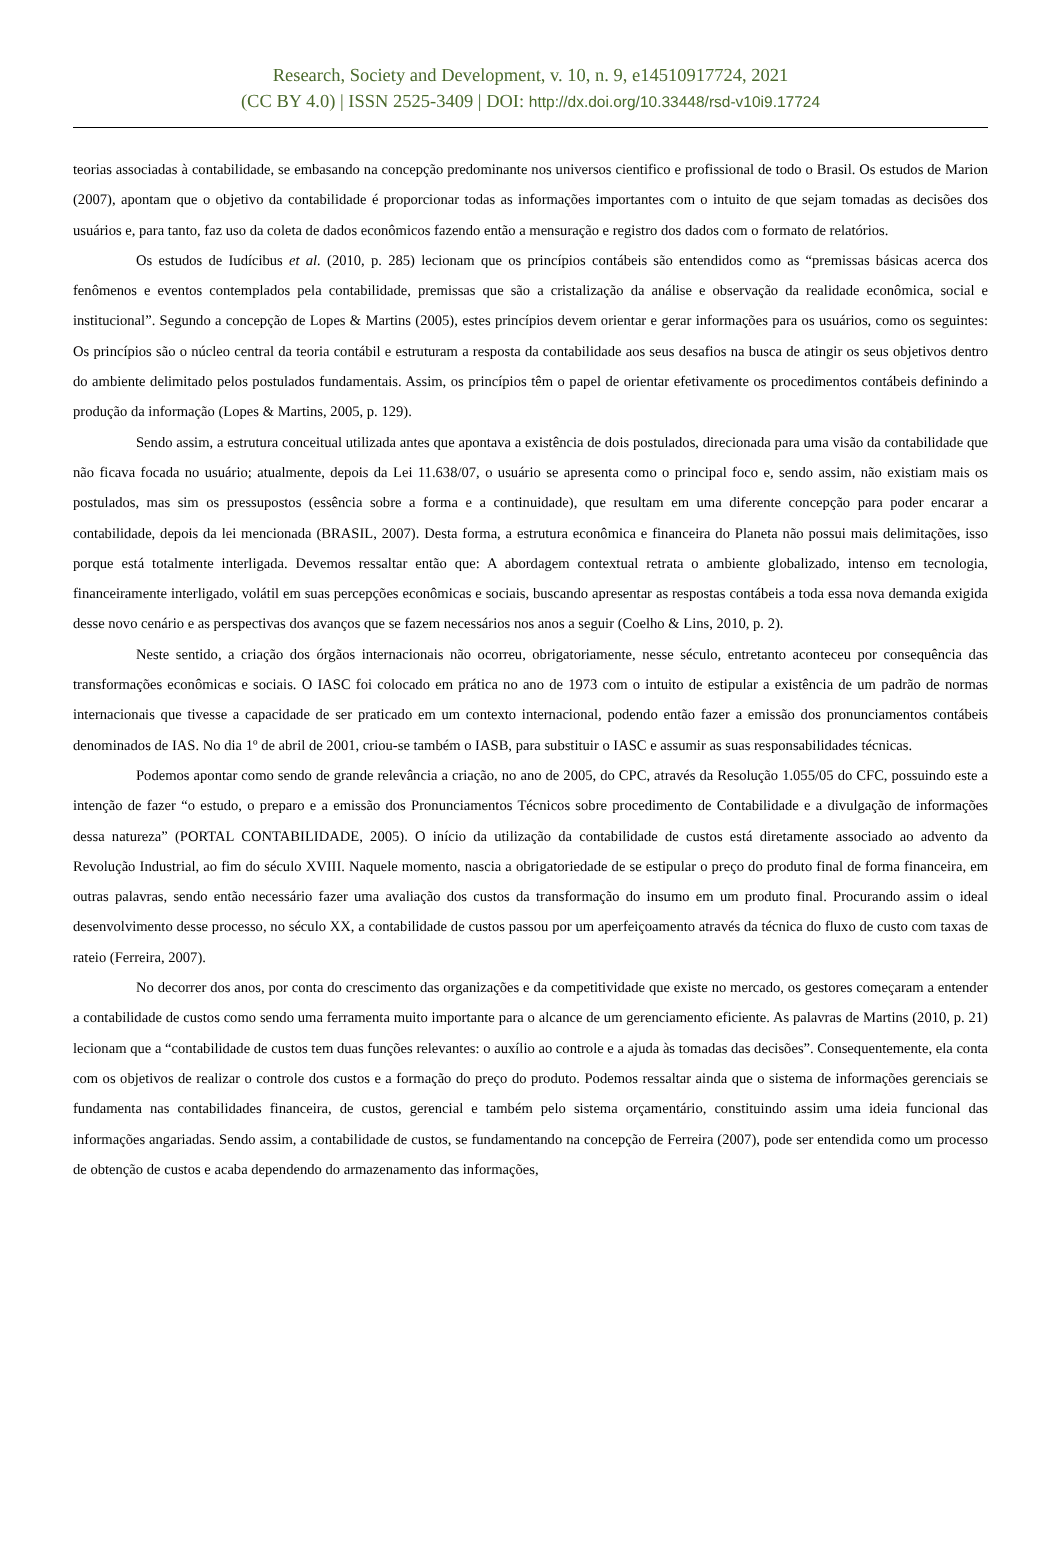Research, Society and Development, v. 10, n. 9, e14510917724, 2021
(CC BY 4.0) | ISSN 2525-3409 | DOI: http://dx.doi.org/10.33448/rsd-v10i9.17724
teorias associadas à contabilidade, se embasando na concepção predominante nos universos cientifico e profissional de todo o Brasil. Os estudos de Marion (2007), apontam que o objetivo da contabilidade é proporcionar todas as informações importantes com o intuito de que sejam tomadas as decisões dos usuários e, para tanto, faz uso da coleta de dados econômicos fazendo então a mensuração e registro dos dados com o formato de relatórios.
Os estudos de Iudícibus et al. (2010, p. 285) lecionam que os princípios contábeis são entendidos como as “premissas básicas acerca dos fenômenos e eventos contemplados pela contabilidade, premissas que são a cristalização da análise e observação da realidade econômica, social e institucional”. Segundo a concepção de Lopes & Martins (2005), estes princípios devem orientar e gerar informações para os usuários, como os seguintes: Os princípios são o núcleo central da teoria contábil e estruturam a resposta da contabilidade aos seus desafios na busca de atingir os seus objetivos dentro do ambiente delimitado pelos postulados fundamentais. Assim, os princípios têm o papel de orientar efetivamente os procedimentos contábeis definindo a produção da informação (Lopes & Martins, 2005, p. 129).
Sendo assim, a estrutura conceitual utilizada antes que apontava a existência de dois postulados, direcionada para uma visão da contabilidade que não ficava focada no usuário; atualmente, depois da Lei 11.638/07, o usuário se apresenta como o principal foco e, sendo assim, não existiam mais os postulados, mas sim os pressupostos (essência sobre a forma e a continuidade), que resultam em uma diferente concepção para poder encarar a contabilidade, depois da lei mencionada (BRASIL, 2007). Desta forma, a estrutura econômica e financeira do Planeta não possui mais delimitações, isso porque está totalmente interligada. Devemos ressaltar então que: A abordagem contextual retrata o ambiente globalizado, intenso em tecnologia, financeiramente interligado, volátil em suas percepções econômicas e sociais, buscando apresentar as respostas contábeis a toda essa nova demanda exigida desse novo cenário e as perspectivas dos avanços que se fazem necessários nos anos a seguir (Coelho & Lins, 2010, p. 2).
Neste sentido, a criação dos órgãos internacionais não ocorreu, obrigatoriamente, nesse século, entretanto aconteceu por consequência das transformações econômicas e sociais. O IASC foi colocado em prática no ano de 1973 com o intuito de estipular a existência de um padrão de normas internacionais que tivesse a capacidade de ser praticado em um contexto internacional, podendo então fazer a emissão dos pronunciamentos contábeis denominados de IAS. No dia 1º de abril de 2001, criou-se também o IASB, para substituir o IASC e assumir as suas responsabilidades técnicas.
Podemos apontar como sendo de grande relevância a criação, no ano de 2005, do CPC, através da Resolução 1.055/05 do CFC, possuindo este a intenção de fazer “o estudo, o preparo e a emissão dos Pronunciamentos Técnicos sobre procedimento de Contabilidade e a divulgação de informações dessa natureza” (PORTAL CONTABILIDADE, 2005). O início da utilização da contabilidade de custos está diretamente associado ao advento da Revolução Industrial, ao fim do século XVIII. Naquele momento, nascia a obrigatoriedade de se estipular o preço do produto final de forma financeira, em outras palavras, sendo então necessário fazer uma avaliação dos custos da transformação do insumo em um produto final. Procurando assim o ideal desenvolvimento desse processo, no século XX, a contabilidade de custos passou por um aperfeiçoamento através da técnica do fluxo de custo com taxas de rateio (Ferreira, 2007).
No decorrer dos anos, por conta do crescimento das organizações e da competitividade que existe no mercado, os gestores começaram a entender a contabilidade de custos como sendo uma ferramenta muito importante para o alcance de um gerenciamento eficiente. As palavras de Martins (2010, p. 21) lecionam que a “contabilidade de custos tem duas funções relevantes: o auxílio ao controle e a ajuda às tomadas das decisões”. Consequentemente, ela conta com os objetivos de realizar o controle dos custos e a formação do preço do produto. Podemos ressaltar ainda que o sistema de informações gerenciais se fundamenta nas contabilidades financeira, de custos, gerencial e também pelo sistema orçamentário, constituindo assim uma ideia funcional das informações angariadas. Sendo assim, a contabilidade de custos, se fundamentando na concepção de Ferreira (2007), pode ser entendida como um processo de obtenção de custos e acaba dependendo do armazenamento das informações,